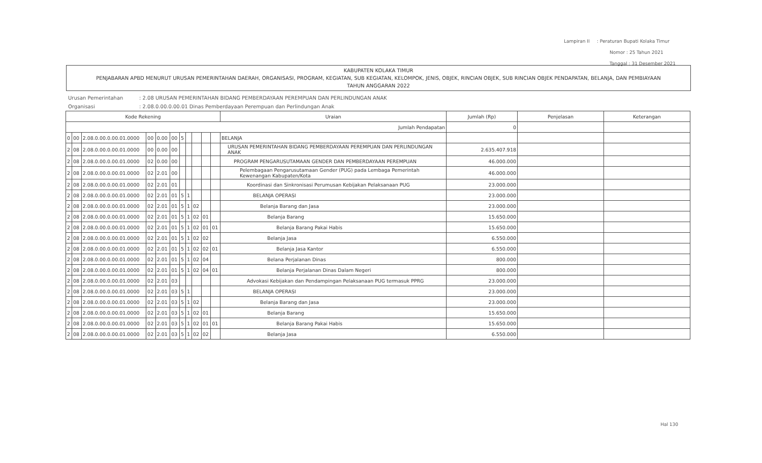Lampiran II : Peraturan Bupati Kolaka Timur
Nomor : 25 Tahun 2021
Tanggal : 31 Desember 2021
KABUPATEN KOLAKA TIMUR
PENJABARAN APBD MENURUT URUSAN PEMERINTAHAN DAERAH, ORGANISASI, PROGRAM, KEGIATAN, SUB KEGIATAN, KELOMPOK, JENIS, OBJEK, RINCIAN OBJEK, SUB RINCIAN OBJEK PENDAPATAN, BELANJA, DAN PEMBIAYAAN
TAHUN ANGGARAN 2022
Urusan Pemerintahan: 2.08 URUSAN PEMERINTAHAN BIDANG PEMBERDAYAAN PEREMPUAN DAN PERLINDUNGAN ANAK
Organisasi: 2.08.0.00.0.00.01 Dinas Pemberdayaan Perempuan dan Perlindungan Anak
| Kode Rekening | | | | | | | | | | | Uraian | Jumlah (Rp) | Penjelasan | Keterangan |
| --- | --- | --- | --- | --- | --- | --- | --- | --- | --- | --- | --- | --- | --- | --- |
| Jumlah Pendapatan | | | | | | | | | | | | 0 | | |
| 0 | 00 | 2.08.0.00.0.00.01.0000 | 00 | 0.00 | 00 | 5 | | | | | BELANJA | | | |
| 2 | 08 | 2.08.0.00.0.00.01.0000 | 00 | 0.00 | 00 | | | | | | URUSAN PEMERINTAHAN BIDANG PEMBERDAYAAN PEREMPUAN DAN PERLINDUNGAN ANAK | 2.635.407.918 | | |
| 2 | 08 | 2.08.0.00.0.00.01.0000 | 02 | 0.00 | 00 | | | | | | PROGRAM PENGARUSUTAMAAN GENDER DAN PEMBERDAYAAN PEREMPUAN | 46.000.000 | | |
| 2 | 08 | 2.08.0.00.0.00.01.0000 | 02 | 2.01 | 00 | | | | | | Pelembagaan Pengarusutamaan Gender (PUG) pada Lembaga Pemerintah Kewenangan Kabupaten/Kota | 46.000.000 | | |
| 2 | 08 | 2.08.0.00.0.00.01.0000 | 02 | 2.01 | 01 | | | | | | Koordinasi dan Sinkronisasi Perumusan Kebijakan Pelaksanaan PUG | 23.000.000 | | |
| 2 | 08 | 2.08.0.00.0.00.01.0000 | 02 | 2.01 | 01 | 5 | 1 | | | | BELANJA OPERASI | 23.000.000 | | |
| 2 | 08 | 2.08.0.00.0.00.01.0000 | 02 | 2.01 | 01 | 5 | 1 | 02 | | | Belanja Barang dan Jasa | 23.000.000 | | |
| 2 | 08 | 2.08.0.00.0.00.01.0000 | 02 | 2.01 | 01 | 5 | 1 | 02 | 01 | | Belanja Barang | 15.650.000 | | |
| 2 | 08 | 2.08.0.00.0.00.01.0000 | 02 | 2.01 | 01 | 5 | 1 | 02 | 01 | 01 | Belanja Barang Pakai Habis | 15.650.000 | | |
| 2 | 08 | 2.08.0.00.0.00.01.0000 | 02 | 2.01 | 01 | 5 | 1 | 02 | 02 | | Belanja Jasa | 6.550.000 | | |
| 2 | 08 | 2.08.0.00.0.00.01.0000 | 02 | 2.01 | 01 | 5 | 1 | 02 | 02 | 01 | Belanja Jasa Kantor | 6.550.000 | | |
| 2 | 08 | 2.08.0.00.0.00.01.0000 | 02 | 2.01 | 01 | 5 | 1 | 02 | 04 | | Belana Perjalanan Dinas | 800.000 | | |
| 2 | 08 | 2.08.0.00.0.00.01.0000 | 02 | 2.01 | 01 | 5 | 1 | 02 | 04 | 01 | Belanja Perjalanan Dinas Dalam Negeri | 800.000 | | |
| 2 | 08 | 2.08.0.00.0.00.01.0000 | 02 | 2.01 | 03 | | | | | | Advokasi Kebijakan dan Pendampingan Pelaksanaan PUG termasuk PPRG | 23.000.000 | | |
| 2 | 08 | 2.08.0.00.0.00.01.0000 | 02 | 2.01 | 03 | 5 | 1 | | | | BELANJA OPERASI | 23.000.000 | | |
| 2 | 08 | 2.08.0.00.0.00.01.0000 | 02 | 2.01 | 03 | 5 | 1 | 02 | | | Belanja Barang dan Jasa | 23.000.000 | | |
| 2 | 08 | 2.08.0.00.0.00.01.0000 | 02 | 2.01 | 03 | 5 | 1 | 02 | 01 | | Belanja Barang | 15.650.000 | | |
| 2 | 08 | 2.08.0.00.0.00.01.0000 | 02 | 2.01 | 03 | 5 | 1 | 02 | 01 | 01 | Belanja Barang Pakai Habis | 15.650.000 | | |
| 2 | 08 | 2.08.0.00.0.00.01.0000 | 02 | 2.01 | 03 | 5 | 1 | 02 | 02 | | Belanja Jasa | 6.550.000 | | |
Hal 130